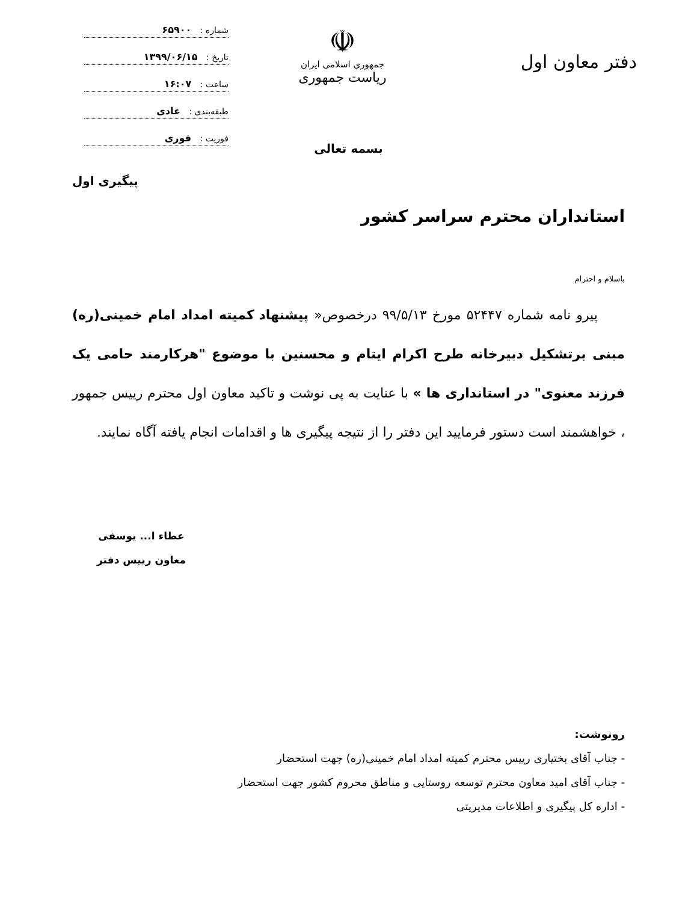دفتر معاون اول
☫
جمهوری اسلامی ایران
ریاست جمهوری
شماره : ۶۵۹۰۰
تاریخ : ۱۳۹۹/۰۶/۱۵
ساعت : ۱۶:۰۷
طبقه‌بندی : عادی
فوریت : فوری
بسمه تعالی
پیگیری اول
استانداران محترم سراسر کشور
باسلام و احترام
پیرو نامه شماره ۵۲۴۴۷ مورخ ۹۹/۵/۱۳ درخصوص« پیشنهاد کمیته امداد امام خمینی(ره) مبنی برتشکیل دبیرخانه طرح اکرام ایتام و محسنین با موضوع "هرکارمند حامی یک فرزند معنوی" در استانداری ها » با عنایت به پی نوشت و تاکید معاون اول محترم رییس جمهور ، خواهشمند است دستور فرمایید این دفتر را از نتیجه پیگیری ها و اقدامات انجام یافته آگاه نمایند.
عطاء ا... یوسفی
معاون رییس دفتر
رونوشت:
- جناب آقای بختیاری رییس محترم کمیته امداد امام خمینی(ره) جهت استحضار
- جناب آقای امید معاون محترم توسعه روستایی و مناطق محروم کشور جهت استحضار
- اداره کل پیگیری و اطلاعات مدیریتی